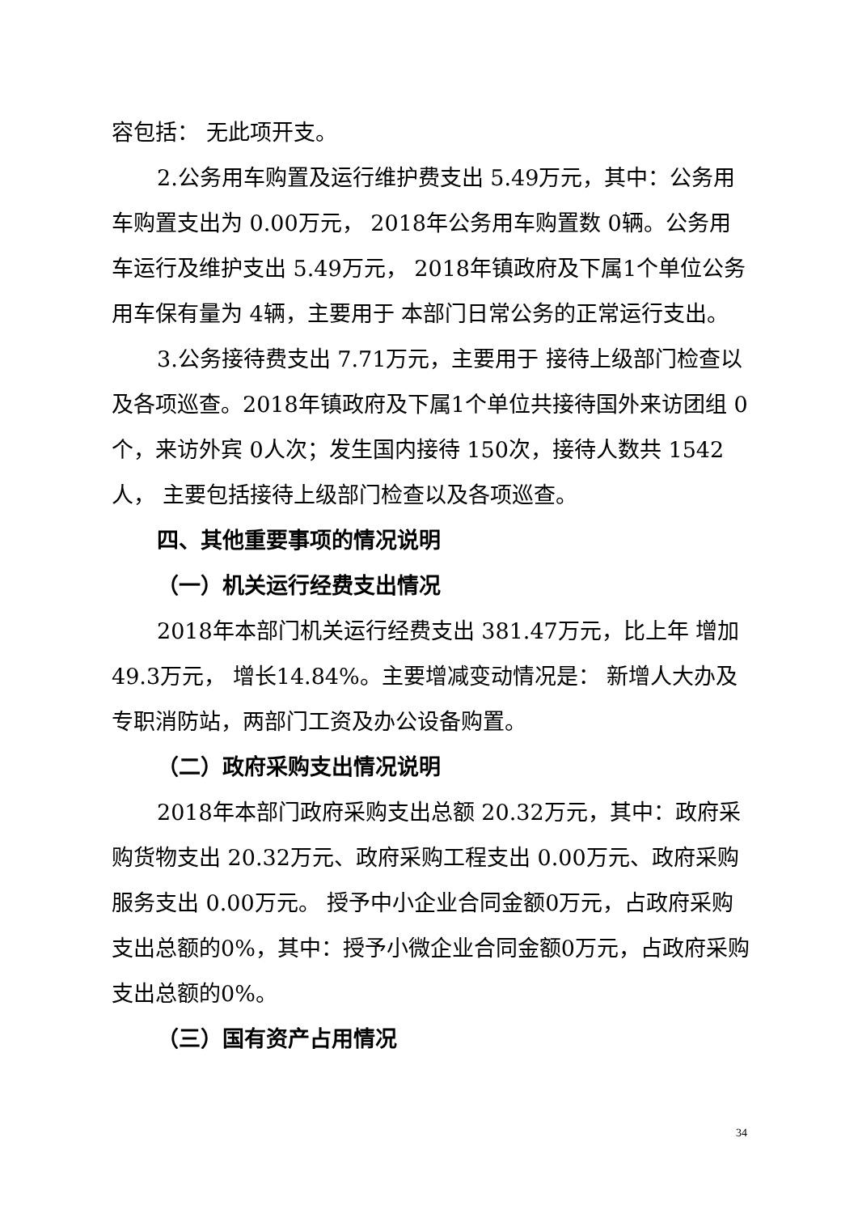容包括： 无此项开支。
2.公务用车购置及运行维护费支出 5.49万元，其中：公务用车购置支出为 0.00万元， 2018年公务用车购置数 0辆。公务用车运行及维护支出 5.49万元， 2018年镇政府及下属1个单位公务用车保有量为 4辆，主要用于 本部门日常公务的正常运行支出。
3.公务接待费支出 7.71万元，主要用于 接待上级部门检查以及各项巡查。2018年镇政府及下属1个单位共接待国外来访团组 0个，来访外宾 0人次；发生国内接待 150次，接待人数共 1542人， 主要包括接待上级部门检查以及各项巡查。
四、其他重要事项的情况说明
（一）机关运行经费支出情况
2018年本部门机关运行经费支出 381.47万元，比上年 增加49.3万元， 增长14.84%。主要增减变动情况是： 新增人大办及专职消防站，两部门工资及办公设备购置。
（二）政府采购支出情况说明
2018年本部门政府采购支出总额 20.32万元，其中：政府采购货物支出 20.32万元、政府采购工程支出 0.00万元、政府采购服务支出 0.00万元。 授予中小企业合同金额0万元，占政府采购支出总额的0%，其中：授予小微企业合同金额0万元，占政府采购支出总额的0%。
（三）国有资产占用情况
34